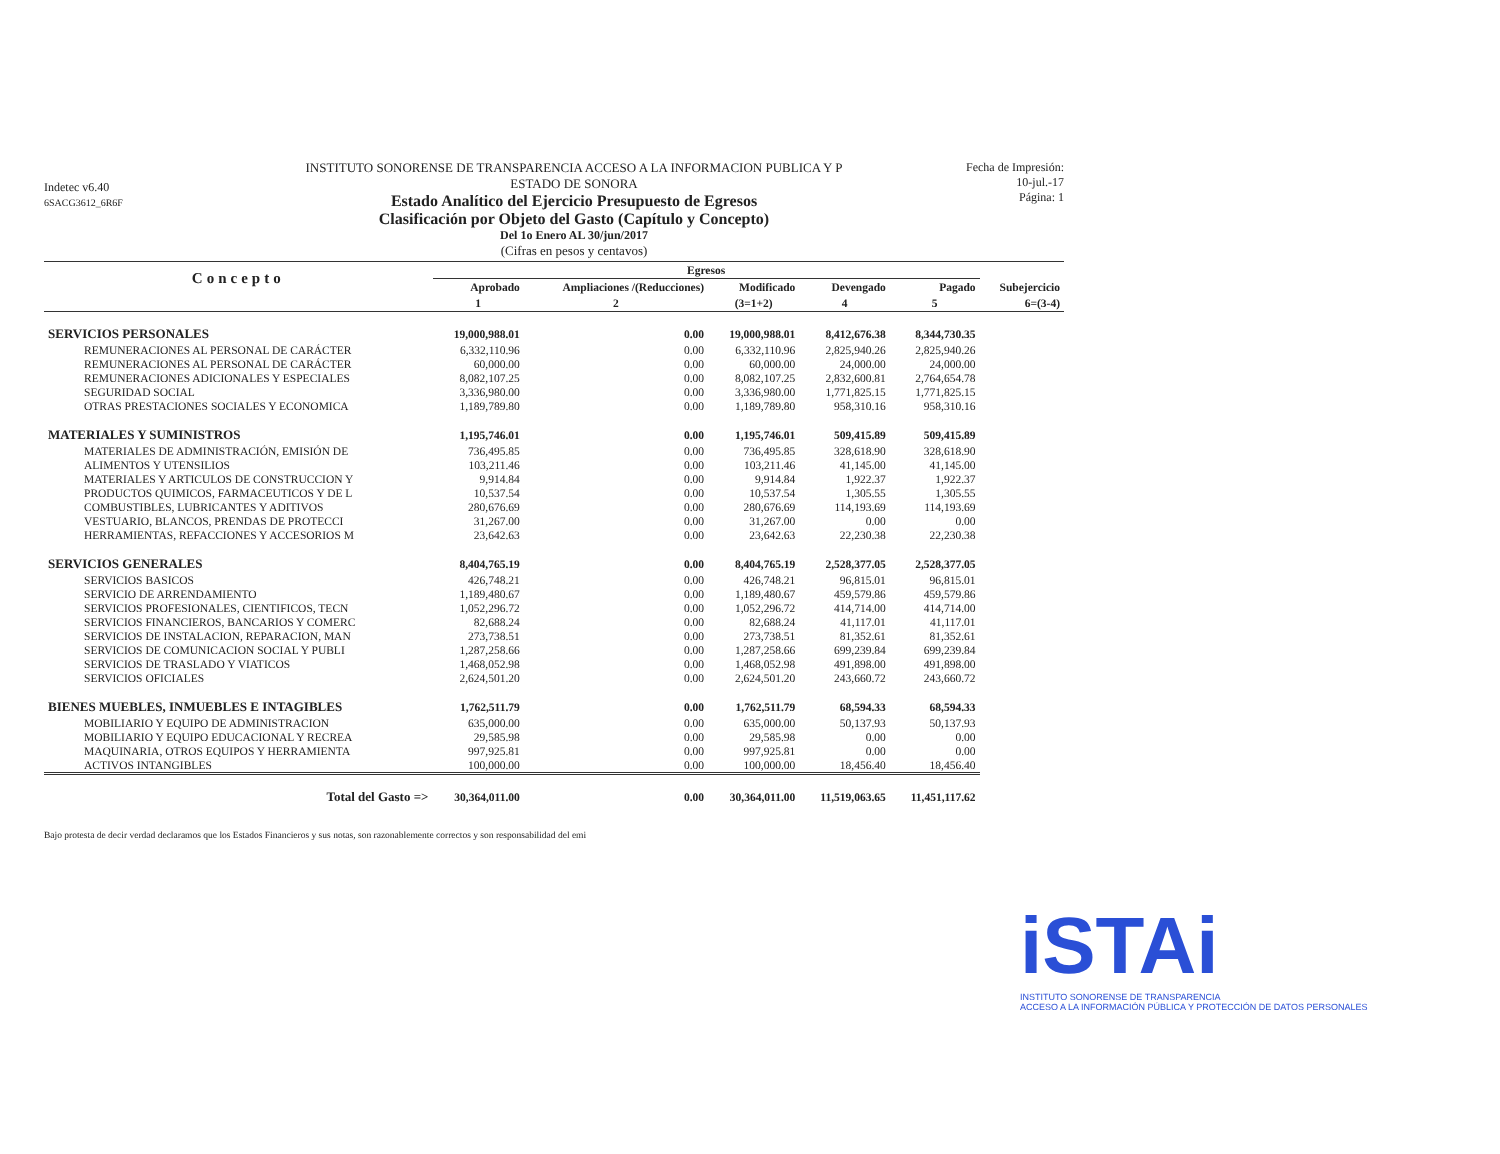Indetec v6.40
6SACG3612_6R6F
INSTITUTO SONORENSE DE TRANSPARENCIA ACCESO A LA INFORMACION PUBLICA Y P
ESTADO DE SONORA
Estado Analítico del Ejercicio Presupuesto de Egresos
Clasificación por Objeto del Gasto (Capítulo y Concepto)
Del 1o Enero AL 30/jun/2017
(Cifras en pesos y centavos)
Fecha de Impresión:
10-jul.-17
Página: 1
| Concepto | Egresos | | | | | |
| --- | --- | --- | --- | --- | --- | --- |
| | Aprobado | Ampliaciones /(Reducciones) | Modificado | Devengado | Pagado | Subejercicio |
| | 1 | 2 | (3=1+2) | 4 | 5 | 6=(3-4) |
| SERVICIOS PERSONALES | 19,000,988.01 | 0.00 | 19,000,988.01 | 8,412,676.38 | 8,344,730.35 | |
| REMUNERACIONES AL PERSONAL DE CARÁCTER | 6,332,110.96 | 0.00 | 6,332,110.96 | 2,825,940.26 | 2,825,940.26 | |
| REMUNERACIONES AL PERSONAL DE CARÁCTER | 60,000.00 | 0.00 | 60,000.00 | 24,000.00 | 24,000.00 | |
| REMUNERACIONES ADICIONALES Y ESPECIALES | 8,082,107.25 | 0.00 | 8,082,107.25 | 2,832,600.81 | 2,764,654.78 | |
| SEGURIDAD SOCIAL | 3,336,980.00 | 0.00 | 3,336,980.00 | 1,771,825.15 | 1,771,825.15 | |
| OTRAS PRESTACIONES SOCIALES Y ECONOMICA | 1,189,789.80 | 0.00 | 1,189,789.80 | 958,310.16 | 958,310.16 | |
| MATERIALES Y SUMINISTROS | 1,195,746.01 | 0.00 | 1,195,746.01 | 509,415.89 | 509,415.89 | |
| MATERIALES DE ADMINISTRACIÓN, EMISIÓN DE | 736,495.85 | 0.00 | 736,495.85 | 328,618.90 | 328,618.90 | |
| ALIMENTOS Y UTENSILIOS | 103,211.46 | 0.00 | 103,211.46 | 41,145.00 | 41,145.00 | |
| MATERIALES Y ARTICULOS DE CONSTRUCCION Y | 9,914.84 | 0.00 | 9,914.84 | 1,922.37 | 1,922.37 | |
| PRODUCTOS QUIMICOS, FARMACEUTICOS Y DE L | 10,537.54 | 0.00 | 10,537.54 | 1,305.55 | 1,305.55 | |
| COMBUSTIBLES, LUBRICANTES Y ADITIVOS | 280,676.69 | 0.00 | 280,676.69 | 114,193.69 | 114,193.69 | |
| VESTUARIO, BLANCOS, PRENDAS DE PROTECCI | 31,267.00 | 0.00 | 31,267.00 | 0.00 | 0.00 | |
| HERRAMIENTAS, REFACCIONES Y ACCESORIOS M | 23,642.63 | 0.00 | 23,642.63 | 22,230.38 | 22,230.38 | |
| SERVICIOS GENERALES | 8,404,765.19 | 0.00 | 8,404,765.19 | 2,528,377.05 | 2,528,377.05 | |
| SERVICIOS BASICOS | 426,748.21 | 0.00 | 426,748.21 | 96,815.01 | 96,815.01 | |
| SERVICIO DE ARRENDAMIENTO | 1,189,480.67 | 0.00 | 1,189,480.67 | 459,579.86 | 459,579.86 | |
| SERVICIOS PROFESIONALES, CIENTIFICOS, TECN | 1,052,296.72 | 0.00 | 1,052,296.72 | 414,714.00 | 414,714.00 | |
| SERVICIOS FINANCIEROS, BANCARIOS Y COMERC | 82,688.24 | 0.00 | 82,688.24 | 41,117.01 | 41,117.01 | |
| SERVICIOS DE INSTALACION, REPARACION, MAN | 273,738.51 | 0.00 | 273,738.51 | 81,352.61 | 81,352.61 | |
| SERVICIOS DE COMUNICACION SOCIAL Y PUBLI | 1,287,258.66 | 0.00 | 1,287,258.66 | 699,239.84 | 699,239.84 | |
| SERVICIOS DE TRASLADO Y VIATICOS | 1,468,052.98 | 0.00 | 1,468,052.98 | 491,898.00 | 491,898.00 | |
| SERVICIOS OFICIALES | 2,624,501.20 | 0.00 | 2,624,501.20 | 243,660.72 | 243,660.72 | |
| BIENES MUEBLES, INMUEBLES E INTAGIBLES | 1,762,511.79 | 0.00 | 1,762,511.79 | 68,594.33 | 68,594.33 | |
| MOBILIARIO Y EQUIPO DE ADMINISTRACION | 635,000.00 | 0.00 | 635,000.00 | 50,137.93 | 50,137.93 | |
| MOBILIARIO Y EQUIPO EDUCACIONAL Y RECREA | 29,585.98 | 0.00 | 29,585.98 | 0.00 | 0.00 | |
| MAQUINARIA, OTROS EQUIPOS Y HERRAMIENTA | 997,925.81 | 0.00 | 997,925.81 | 0.00 | 0.00 | |
| ACTIVOS INTANGIBLES | 100,000.00 | 0.00 | 100,000.00 | 18,456.40 | 18,456.40 | |
| Total del Gasto => | 30,364,011.00 | 0.00 | 30,364,011.00 | 11,519,063.65 | 11,451,117.62 | |
Bajo protesta de decir verdad declaramos que los Estados Financieros y sus notas, son razonablemente correctos y son responsabilidad del emi
iSTAi
INSTITUTO SONORENSE DE TRANSPARENCIA
ACCESO A LA INFORMACIÓN PÚBLICA Y PROTECCIÓN DE DATOS PERSONALES